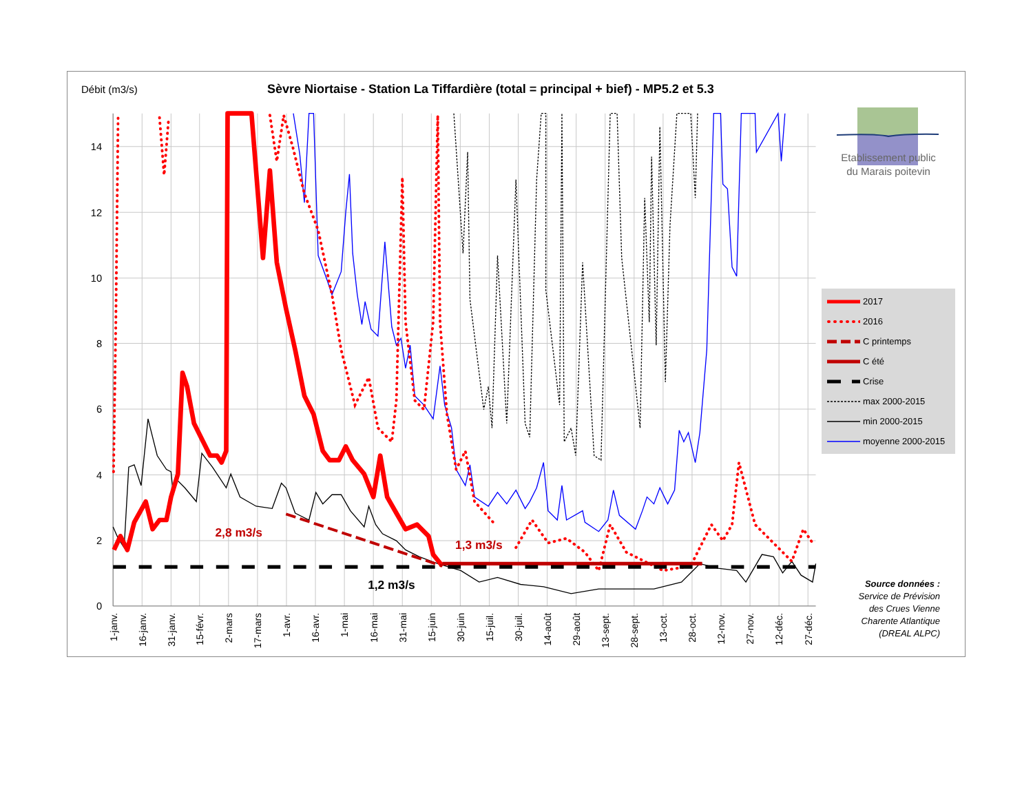Débit (m3/s)
Sèvre Niortaise - Station La Tiffardière (total = principal + bief) - MP5.2 et 5.3
14
12
10
8
6
4
2
0
2,8 m3/s
1,3 m3/s
1,2 m3/s
1-janv.
16-janv.
31-janv.
15-févr.
2-mars
17-mars
1-avr.
16-avr.
1-mai
16-mai
31-mai
15-juin
30-juin
15-juil.
30-juil.
14-août
29-août
13-sept.
28-sept.
13-oct.
28-oct.
12-nov.
27-nov.
12-déc.
27-déc.
Etablissement public
du Marais poitevin
2017
2016
C printemps
C été
Crise
max 2000-2015
min 2000-2015
moyenne 2000-2015
Source données :
Service de Prévision
des Crues Vienne
Charente Atlantique
(DREAL ALPC)